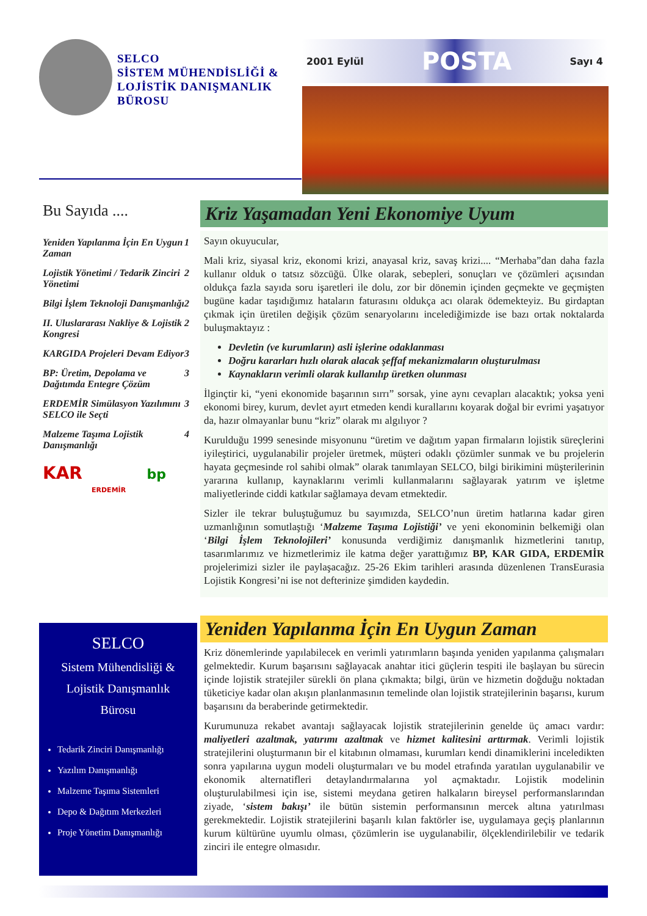SELCO
SİSTEM MÜHENDİSLİĞİ &
LOJİSTİK DANIŞMANLIK
BÜROSU
2001 Eylül POSTA Sayı 4
Bu Sayıda ....
Yeniden Yapılanma İçin En Uygun Zaman 1
Lojistik Yönetimi / Tedarik Zinciri Yönetimi 2
Bilgi İşlem Teknoloji Danışmanlığı 2
II. Uluslararası Nakliye & Lojistik Kongresi 2
KARGIDA Projeleri Devam Ediyor 3
BP: Üretim, Depolama ve Dağıtımda Entegre Çözüm 3
ERDEMİR Simülasyon Yazılımını SELCO ile Seçti 3
Malzeme Taşıma Lojistik Danışmanlığı 4
KAR bp
ERDEMİR
Kriz Yaşamadan Yeni Ekonomiye Uyum
Sayın okuyucular,
Mali kriz, siyasal kriz, ekonomi krizi, anayasal kriz, savaş krizi.... “Merhaba”dan daha fazla kullanır olduk o tatsız sözcüğü. Ülke olarak, sebepleri, sonuçları ve çözümleri açısından oldukça fazla sayıda soru işaretleri ile dolu, zor bir dönemin içinden geçmekte ve geçmişten bugüne kadar taşıdığımız hataların faturasını oldukça acı olarak ödemekteyiz. Bu girdaptan çıkmak için üretilen değişik çözüm senaryolarını incelediğimizde ise bazı ortak noktalarda buluşmaktayız :
Devletin (ve kurumların) asli işlerine odaklanması
Doğru kararları hızlı olarak alacak şeffaf mekanizmaların oluşturulması
Kaynakların verimli olarak kullanılıp üretken olunması
İlginçtir ki, “yeni ekonomide başarının sırrı” sorsak, yine aynı cevapları alacaktık; yoksa yeni ekonomi birey, kurum, devlet ayırt etmeden kendi kurallarını koyarak doğal bir evrimi yaşatıyor da, hazır olmayanlar bunu “kriz” olarak mı algılıyor ?
Kurulduğu 1999 senesinde misyonunu “üretim ve dağıtım yapan firmaların lojistik süreçlerini iyileştirici, uygulanabilir projeler üretmek, müşteri odaklı çözümler sunmak ve bu projelerin hayata geçmesinde rol sahibi olmak” olarak tanımlayan SELCO, bilgi birikimini müşterilerinin yararına kullanıp, kaynaklarını verimli kullanmalarını sağlayarak yatırım ve işletme maliyetlerinde ciddi katkılar sağlamaya devam etmektedir.
Sizler ile tekrar buluştuğumuz bu sayımızda, SELCO’nun üretim hatlarına kadar giren uzmanlığının somutlaştığı ‘Malzeme Taşıma Lojistiği’ ve yeni ekonominin belkemiği olan ‘Bilgi İşlem Teknolojileri’ konusunda verdiğimiz danışmanlık hizmetlerini tanıtıp, tasarımlarımız ve hizmetlerimiz ile katma değer yarattığımız BP, KAR GIDA, ERDEMİR projelerimizi sizler ile paylaşacağız. 25-26 Ekim tarihleri arasında düzenlenen TransEurasia Lojistik Kongresi’ni ise not defterinize şimdiden kaydedin.
Yeniden Yapılanma İçin En Uygun Zaman
Kriz dönemlerinde yapılabilecek en verimli yatırımların başında yeniden yapılanma çalışmaları gelmektedir. Kurum başarısını sağlayacak anahtar itici güçlerin tespiti ile başlayan bu sürecin içinde lojistik stratejiler sürekli ön plana çıkmakta; bilgi, ürün ve hizmetin doğduğu noktadan tüketiciye kadar olan akışın planlanmasının temelinde olan lojistik stratejilerinin başarısı, kurum başarısını da beraberinde getirmektedir.
Kurumunuza rekabet avantajı sağlayacak lojistik stratejilerinin genelde üç amacı vardır: maliyetleri azaltmak, yatırımı azaltmak ve hizmet kalitesini arttırmak. Verimli lojistik stratejilerini oluşturmanın bir el kitabının olmaması, kurumları kendi dinamiklerini inceledikten sonra yapılarına uygun modeli oluşturmaları ve bu model etrafında yaratılan uygulanabilir ve ekonomik alternatifleri detaylandırmalarına yol açmaktadır. Lojistik modelinin oluşturulabilmesi için ise, sistemi meydana getiren halkaların bireysel performanslarından ziyade, ‘sistem bakışı’ ile bütün sistemin performansının mercek altına yatırılması gerekmektedir. Lojistik stratejilerini başarılı kılan faktörler ise, uygulamaya geçiş planlarının kurum kültürüne uyumlu olması, çözümlerin ise uygulanabilir, ölçeklendirilebilir ve tedarik zinciri ile entegre olmasıdır.
SELCO
Sistem Mühendisliği &
Lojistik Danışmanlık
Bürosu
Tedarik Zinciri Danışmanlığı
Yazılım Danışmanlığı
Malzeme Taşıma Sistemleri
Depo & Dağıtım Merkezleri
Proje Yönetim Danışmanlığı